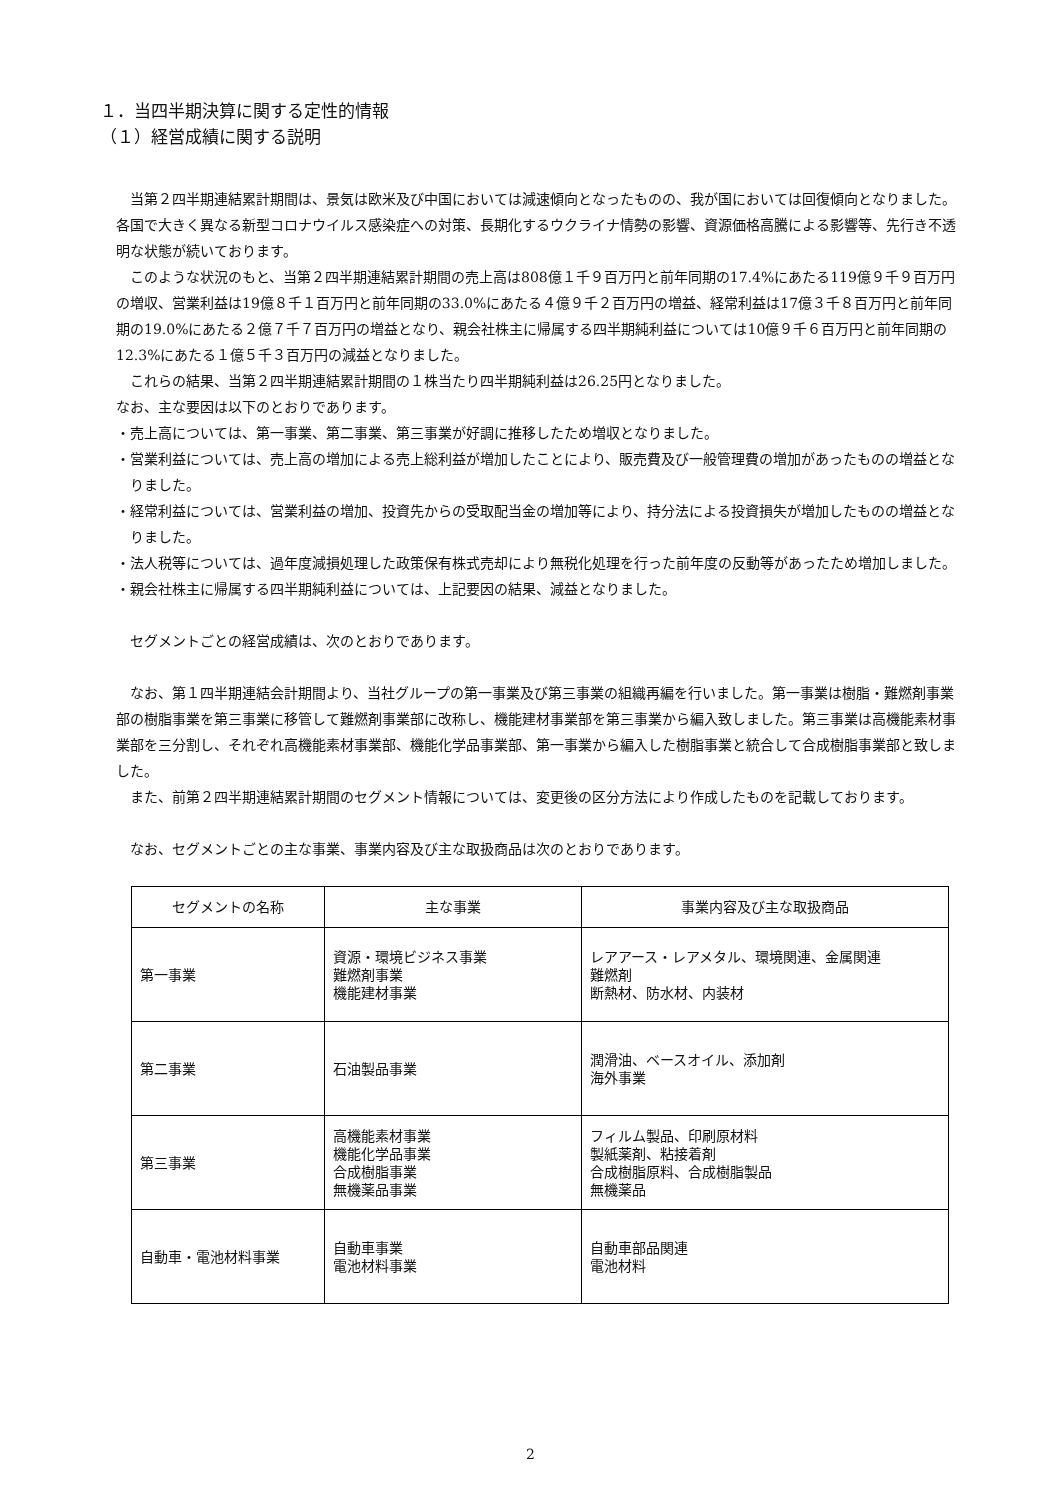１．当四半期決算に関する定性的情報
（１）経営成績に関する説明
　当第２四半期連結累計期間は、景気は欧米及び中国においては減速傾向となったものの、我が国においては回復傾向となりました。各国で大きく異なる新型コロナウイルス感染症への対策、長期化するウクライナ情勢の影響、資源価格高騰による影響等、先行き不透明な状態が続いております。
　このような状況のもと、当第２四半期連結累計期間の売上高は808億１千９百万円と前年同期の17.4%にあたる119億９千９百万円の増収、営業利益は19億８千１百万円と前年同期の33.0%にあたる４億９千２百万円の増益、経常利益は17億３千８百万円と前年同期の19.0%にあたる２億７千７百万円の増益となり、親会社株主に帰属する四半期純利益については10億９千６百万円と前年同期の12.3%にあたる１億５千３百万円の減益となりました。
　これらの結果、当第２四半期連結累計期間の１株当たり四半期純利益は26.25円となりました。
なお、主な要因は以下のとおりであります。
・売上高については、第一事業、第二事業、第三事業が好調に推移したため増収となりました。
・営業利益については、売上高の増加による売上総利益が増加したことにより、販売費及び一般管理費の増加があったものの増益となりました。
・経常利益については、営業利益の増加、投資先からの受取配当金の増加等により、持分法による投資損失が増加したものの増益となりました。
・法人税等については、過年度減損処理した政策保有株式売却により無税化処理を行った前年度の反動等があったため増加しました。
・親会社株主に帰属する四半期純利益については、上記要因の結果、減益となりました。
　セグメントごとの経営成績は、次のとおりであります。
　なお、第１四半期連結会計期間より、当社グループの第一事業及び第三事業の組織再編を行いました。第一事業は樹脂・難燃剤事業部の樹脂事業を第三事業に移管して難燃剤事業部に改称し、機能建材事業部を第三事業から編入致しました。第三事業は高機能素材事業部を三分割し、それぞれ高機能素材事業部、機能化学品事業部、第一事業から編入した樹脂事業と統合して合成樹脂事業部と致しました。
　また、前第２四半期連結累計期間のセグメント情報については、変更後の区分方法により作成したものを記載しております。
　なお、セグメントごとの主な事業、事業内容及び主な取扱商品は次のとおりであります。
| セグメントの名称 | 主な事業 | 事業内容及び主な取扱商品 |
| --- | --- | --- |
| 第一事業 | 資源・環境ビジネス事業 難燃剤事業 機能建材事業 | レアアース・レアメタル、環境関連、金属関連 難燃剤 断熱材、防水材、内装材 |
| 第二事業 | 石油製品事業 | 潤滑油、ベースオイル、添加剤 海外事業 |
| 第三事業 | 高機能素材事業 機能化学品事業 合成樹脂事業 無機薬品事業 | フィルム製品、印刷原材料 製紙薬剤、粘接着剤 合成樹脂原料、合成樹脂製品 無機薬品 |
| 自動車・電池材料事業 | 自動車事業 電池材料事業 | 自動車部品関連 電池材料 |
2